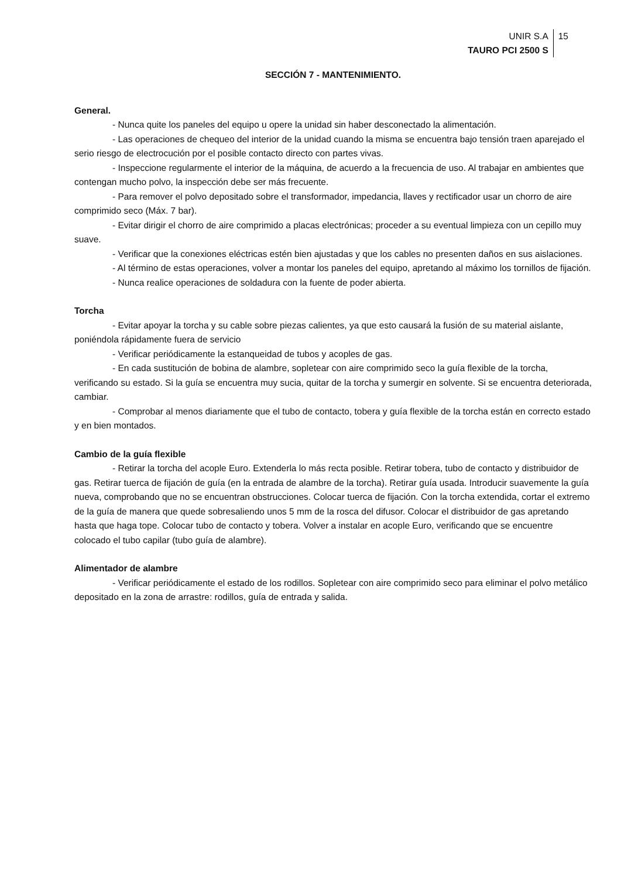UNIR S.A
TAURO PCI 2500 S
15
SECCIÓN 7 - MANTENIMIENTO.
General.
- Nunca quite los paneles del equipo u opere la unidad sin haber desconectado la alimentación.
- Las operaciones de chequeo del interior de la unidad cuando la misma se encuentra bajo tensión traen aparejado el serio riesgo de electrocución por el posible contacto directo con partes vivas.
- Inspeccione regularmente el interior de la máquina, de acuerdo a la frecuencia de uso. Al trabajar en ambientes que contengan mucho polvo, la inspección debe ser más frecuente.
- Para remover el polvo depositado sobre el transformador, impedancia, llaves y rectificador usar un chorro de aire comprimido seco (Máx. 7 bar).
- Evitar dirigir el chorro de aire comprimido a placas electrónicas; proceder a su eventual limpieza con un cepillo muy suave.
- Verificar que la conexiones eléctricas estén bien ajustadas y que los cables no presenten daños en sus aislaciones.
- Al término de estas operaciones, volver a montar los paneles del equipo, apretando al máximo los tornillos de fijación.
- Nunca realice operaciones de soldadura con la fuente de poder abierta.
Torcha
- Evitar apoyar la torcha y su cable sobre piezas calientes, ya que esto causará la fusión de su material aislante, poniéndola rápidamente fuera de servicio
- Verificar periódicamente la estanqueidad de tubos y acoples de gas.
- En cada sustitución de bobina de alambre, sopletear con aire comprimido seco la guía flexible de la torcha, verificando su estado. Si la guía se encuentra muy sucia, quitar de la torcha y sumergir en solvente. Si se encuentra deteriorada, cambiar.
- Comprobar al menos diariamente que el tubo de contacto, tobera y guía flexible de la torcha están en correcto estado y en bien montados.
Cambio de la guía flexible
- Retirar la torcha del acople Euro. Extenderla lo más recta posible. Retirar tobera, tubo de contacto y distribuidor de gas. Retirar tuerca de fijación de guía (en la entrada de alambre de la torcha). Retirar guía usada. Introducir suavemente la guía nueva, comprobando que no se encuentran obstrucciones. Colocar tuerca de fijación. Con la torcha extendida, cortar el extremo de la guía de manera que quede sobresaliendo unos 5 mm de la rosca del difusor. Colocar el distribuidor de gas apretando hasta que haga tope. Colocar tubo de contacto y tobera. Volver a instalar en acople Euro, verificando que se encuentre colocado el tubo capilar (tubo guía de alambre).
Alimentador de alambre
- Verificar periódicamente el estado de los rodillos. Sopletear con aire comprimido seco para eliminar el polvo metálico depositado en la zona de arrastre: rodillos, guía de entrada y salida.